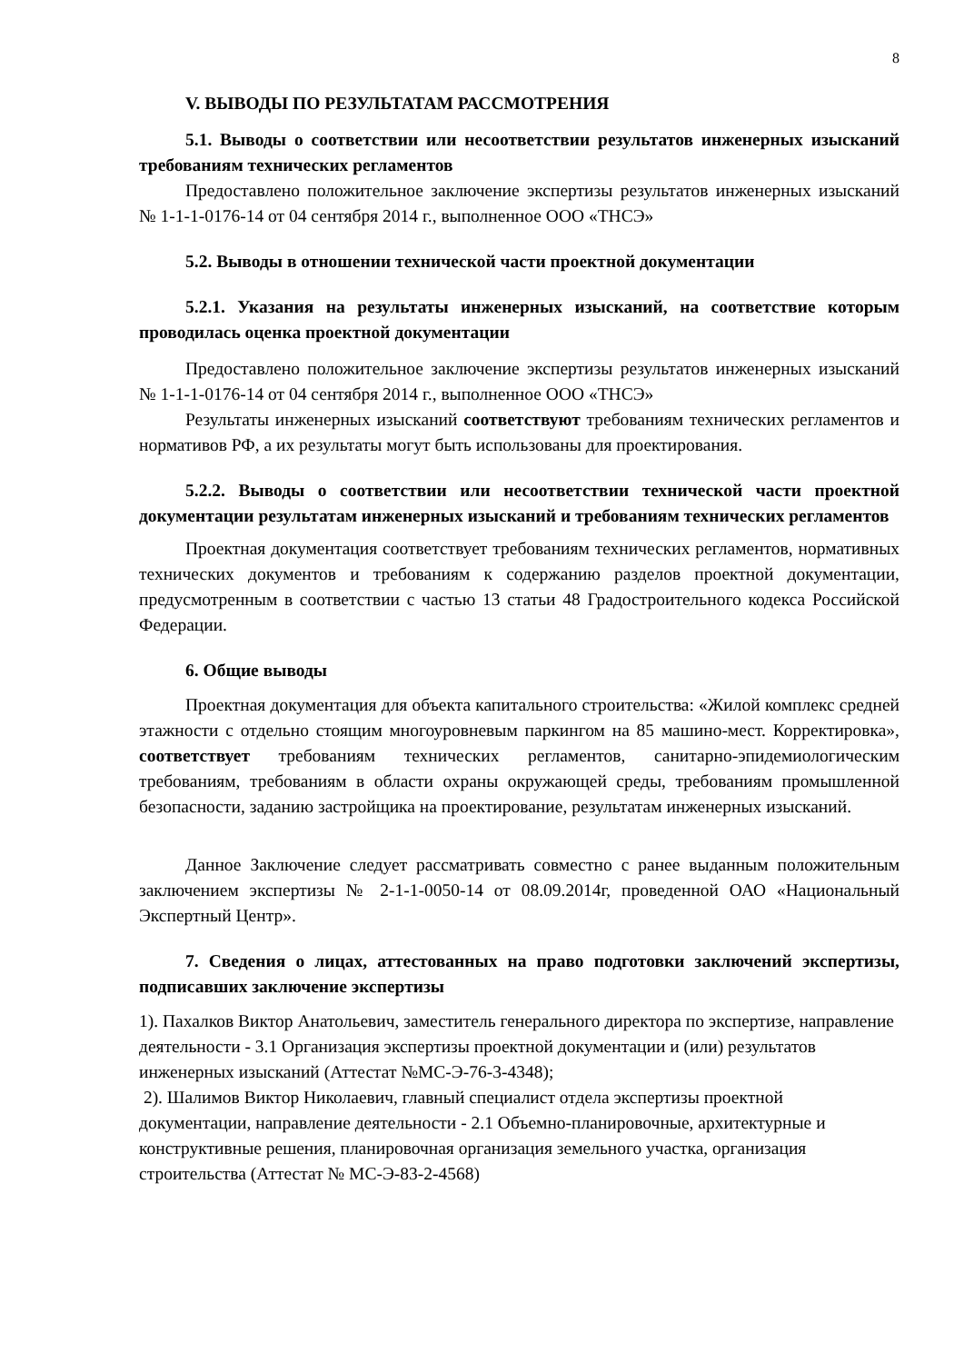8
V. ВЫВОДЫ ПО РЕЗУЛЬТАТАМ РАССМОТРЕНИЯ
5.1. Выводы о соответствии или несоответствии результатов инженерных изысканий требованиям технических регламентов
Предоставлено положительное заключение экспертизы результатов инженерных изысканий № 1-1-1-0176-14 от 04 сентября 2014 г., выполненное ООО «ТНСЭ»
5.2. Выводы в отношении технической части проектной документации
5.2.1. Указания на результаты инженерных изысканий, на соответствие которым проводилась оценка проектной документации
Предоставлено положительное заключение экспертизы результатов инженерных изысканий № 1-1-1-0176-14 от 04 сентября 2014 г., выполненное ООО «ТНСЭ»
Результаты инженерных изысканий соответствуют требованиям технических регламентов и нормативов РФ, а их результаты могут быть использованы для проектирования.
5.2.2. Выводы о соответствии или несоответствии технической части проектной документации результатам инженерных изысканий и требованиям технических регламентов
Проектная документация соответствует требованиям технических регламентов, нормативных технических документов и требованиям к содержанию разделов проектной документации, предусмотренным в соответствии с частью 13 статьи 48 Градостроительного кодекса Российской Федерации.
6. Общие выводы
Проектная документация для объекта капитального строительства: «Жилой комплекс средней этажности с отдельно стоящим многоуровневым паркингом на 85 машино-мест. Корректировка», соответствует требованиям технических регламентов, санитарно-эпидемиологическим требованиям, требованиям в области охраны окружающей среды, требованиям промышленной безопасности, заданию застройщика на проектирование, результатам инженерных изысканий.
Данное Заключение следует рассматривать совместно с ранее выданным положительным заключением экспертизы № 2-1-1-0050-14 от 08.09.2014г, проведенной ОАО «Национальный Экспертный Центр».
7. Сведения о лицах, аттестованных на право подготовки заключений экспертизы, подписавших заключение экспертизы
1). Пахалков Виктор Анатольевич, заместитель генерального директора по экспертизе, направление деятельности - 3.1 Организация экспертизы проектной документации и (или) результатов инженерных изысканий (Аттестат №МС-Э-76-3-4348);
2). Шалимов Виктор Николаевич, главный специалист отдела экспертизы проектной документации, направление деятельности - 2.1 Объемно-планировочные, архитектурные и конструктивные решения, планировочная организация земельного участка, организация строительства (Аттестат № МС-Э-83-2-4568)